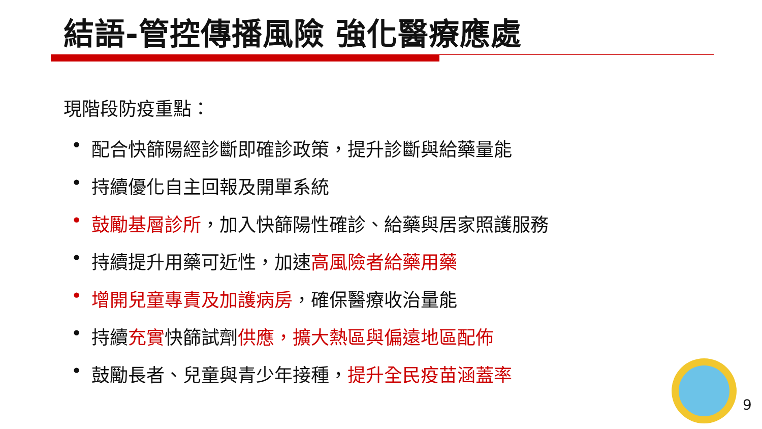結語-管控傳播風險 強化醫療應處
現階段防疫重點：
• 配合快篩陽經診斷即確診政策，提升診斷與給藥量能
• 持續優化自主回報及開單系統
• 鼓勵基層診所，加入快篩陽性確診、給藥與居家照護服務
• 持續提升用藥可近性，加速高風險者給藥用藥
• 增開兒童專責及加護病房，確保醫療收治量能
• 持續充實快篩試劑供應，擴大熱區與偏遠地區配佈
• 鼓勵長者、兒童與青少年接種，提升全民疫苗涵蓋率
9